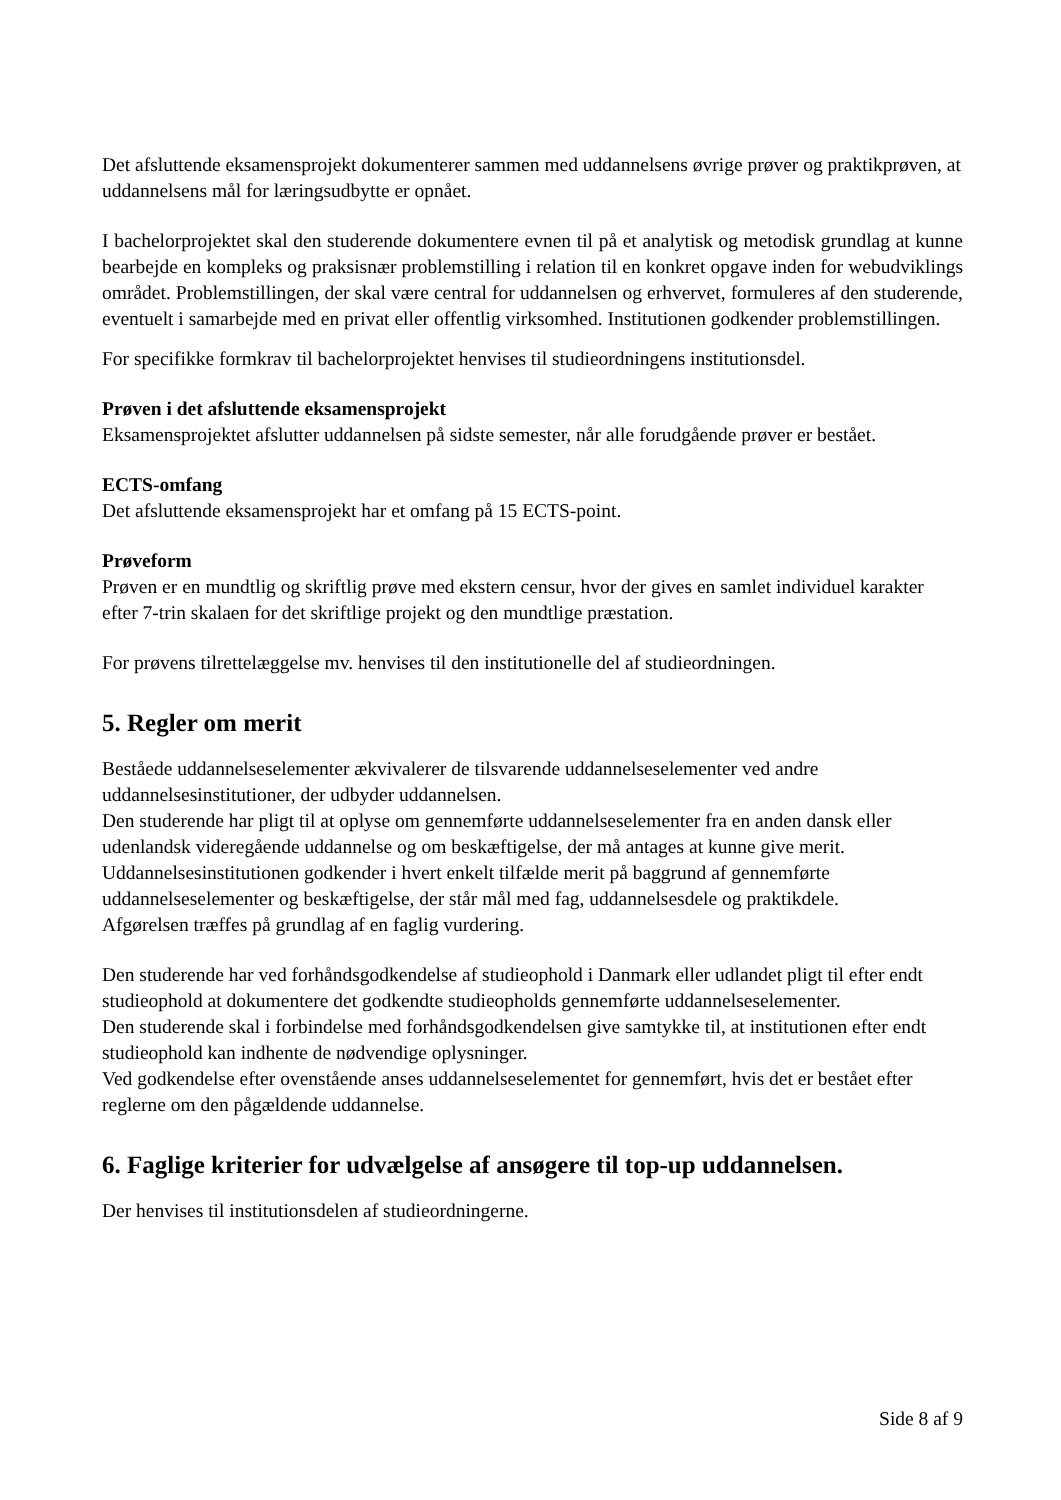Det afsluttende eksamensprojekt dokumenterer sammen med uddannelsens øvrige prøver og praktikprøven, at uddannelsens mål for læringsudbytte er opnået.
I bachelorprojektet skal den studerende dokumentere evnen til på et analytisk og metodisk grundlag at kunne bearbejde en kompleks og praksisnær problemstilling i relation til en konkret opgave inden for webudviklings området. Problemstillingen, der skal være central for uddannelsen og erhvervet, formuleres af den studerende, eventuelt i samarbejde med en privat eller offentlig virksomhed. Institutionen godkender problemstillingen.
For specifikke formkrav til bachelorprojektet henvises til studieordningens institutionsdel.
Prøven i det afsluttende eksamensprojekt
Eksamensprojektet afslutter uddannelsen på sidste semester, når alle forudgående prøver er bestået.
ECTS-omfang
Det afsluttende eksamensprojekt har et omfang på 15 ECTS-point.
Prøveform
Prøven er en mundtlig og skriftlig prøve med ekstern censur, hvor der gives en samlet individuel karakter efter 7-trin skalaen for det skriftlige projekt og den mundtlige præstation.
For prøvens tilrettelæggelse mv. henvises til den institutionelle del af studieordningen.
5. Regler om merit
Beståede uddannelseselementer ækvivalerer de tilsvarende uddannelseselementer ved andre uddannelsesinstitutioner, der udbyder uddannelsen.
Den studerende har pligt til at oplyse om gennemførte uddannelseselementer fra en anden dansk eller udenlandsk videregående uddannelse og om beskæftigelse, der må antages at kunne give merit.
Uddannelsesinstitutionen godkender i hvert enkelt tilfælde merit på baggrund af gennemførte uddannelseselementer og beskæftigelse, der står mål med fag, uddannelsesdele og praktikdele.
Afgørelsen træffes på grundlag af en faglig vurdering.
Den studerende har ved forhåndsgodkendelse af studieophold i Danmark eller udlandet pligt til efter endt studieophold at dokumentere det godkendte studieopholds gennemførte uddannelseselementer.
Den studerende skal i forbindelse med forhåndsgodkendelsen give samtykke til, at institutionen efter endt studieophold kan indhente de nødvendige oplysninger.
Ved godkendelse efter ovenstående anses uddannelseselementet for gennemført, hvis det er bestået efter reglerne om den pågældende uddannelse.
6. Faglige kriterier for udvælgelse af ansøgere til top-up uddannelsen.
Der henvises til institutionsdelen af studieordningerne.
Side 8 af 9